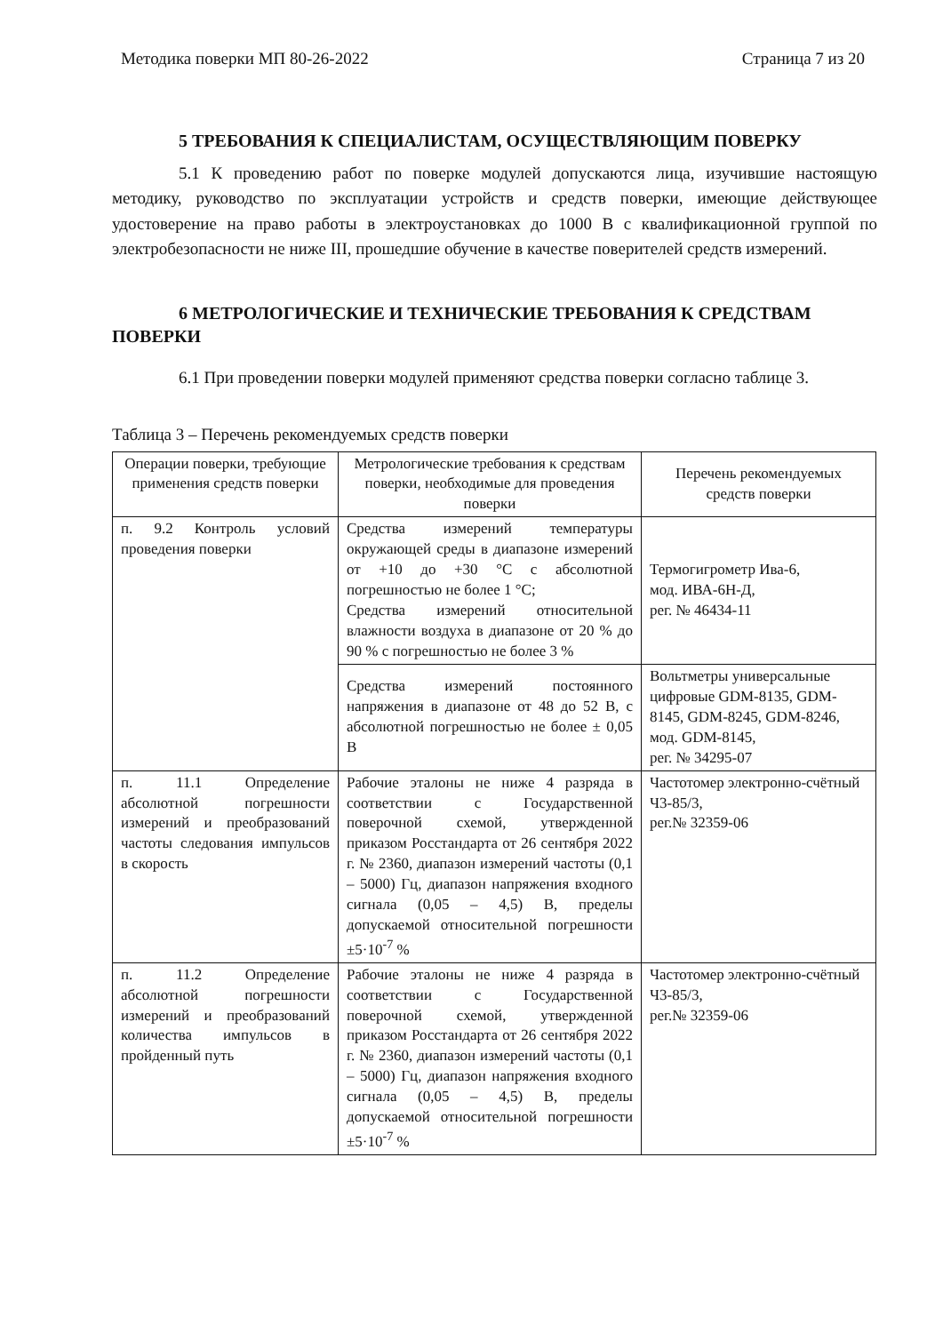Методика поверки МП 80-26-2022 Страница 7 из 20
5 ТРЕБОВАНИЯ К СПЕЦИАЛИСТАМ, ОСУЩЕСТВЛЯЮЩИМ ПОВЕРКУ
5.1 К проведению работ по поверке модулей допускаются лица, изучившие настоящую методику, руководство по эксплуатации устройств и средств поверки, имеющие действующее удостоверение на право работы в электроустановках до 1000 В с квалификационной группой по электробезопасности не ниже III, прошедшие обучение в качестве поверителей средств измерений.
6 МЕТРОЛОГИЧЕСКИЕ И ТЕХНИЧЕСКИЕ ТРЕБОВАНИЯ К СРЕДСТВАМ ПОВЕРКИ
6.1 При проведении поверки модулей применяют средства поверки согласно таблице 3.
Таблица 3 – Перечень рекомендуемых средств поверки
| Операции поверки, требующие применения средств поверки | Метрологические требования к средствам поверки, необходимые для проведения поверки | Перечень рекомендуемых средств поверки |
| --- | --- | --- |
| п. 9.2 Контроль условий проведения поверки | Средства измерений температуры окружающей среды в диапазоне измерений от +10 до +30 °С с абсолютной погрешностью не более 1 °С; Средства измерений относительной влажности воздуха в диапазоне от 20 % до 90 % с погрешностью не более 3 % | Термогигрометр Ива-6, мод. ИВА-6Н-Д, рег. № 46434-11 |
| | Средства измерений постоянного напряжения в диапазоне от 48 до 52 В, с абсолютной погрешностью не более ± 0,05 В | Вольтметры универсальные цифровые GDM-8135, GDM-8145, GDM-8245, GDM-8246, мод. GDM-8145, рег. № 34295-07 |
| п. 11.1 Определение абсолютной погрешности измерений и преобразований частоты следования импульсов в скорость | Рабочие эталоны не ниже 4 разряда в соответствии с Государственной поверочной схемой, утвержденной приказом Росстандарта от 26 сентября 2022 г. № 2360, диапазон измерений частоты (0,1 – 5000) Гц, диапазон напряжения входного сигнала (0,05 – 4,5) В, пределы допускаемой относительной погрешности ±5·10<sup>-7</sup> % | Частотомер электронно-счётный Ч3-85/3, рег.№ 32359-06 |
| п. 11.2 Определение абсолютной погрешности измерений и преобразований количества импульсов в пройденный путь | Рабочие эталоны не ниже 4 разряда в соответствии с Государственной поверочной схемой, утвержденной приказом Росстандарта от 26 сентября 2022 г. № 2360, диапазон измерений частоты (0,1 – 5000) Гц, диапазон напряжения входного сигнала (0,05 – 4,5) В, пределы допускаемой относительной погрешности ±5·10<sup>-7</sup> % | Частотомер электронно-счётный Ч3-85/3, рег.№ 32359-06 |